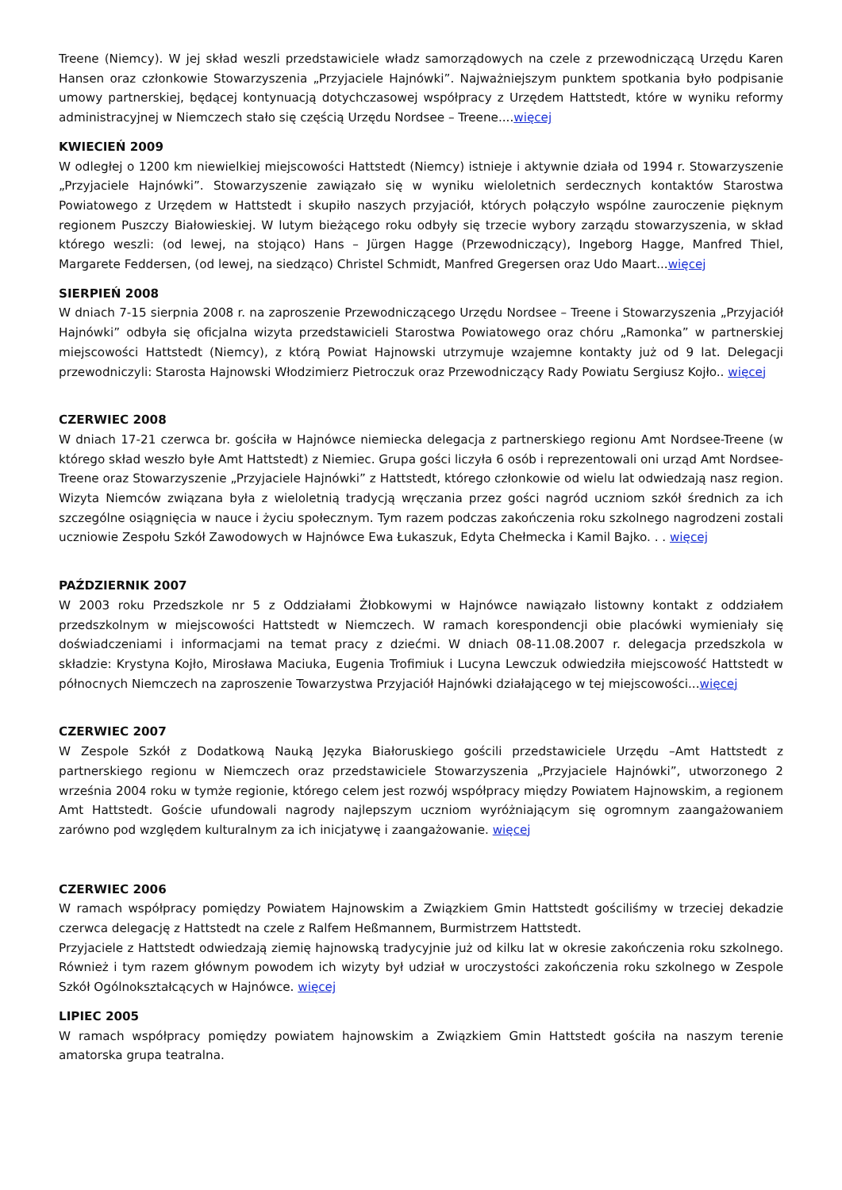Treene (Niemcy). W jej skład weszli przedstawiciele władz samorządowych na czele z przewodniczącą Urzędu Karen Hansen oraz członkowie Stowarzyszenia „Przyjaciele Hajnówki”. Najważniejszym punktem spotkania było podpisanie umowy partnerskiej, będącej kontynuacją dotychczasowej współpracy z Urzędem Hattstedt, które w wyniku reformy administracyjnej w Niemczech stało się częścią Urzędu Nordsee – Treene....więcej
KWIECIEŃ 2009
W odległej o 1200 km niewielkiej miejscowości Hattstedt (Niemcy) istnieje i aktywnie działa od 1994 r. Stowarzyszenie „Przyjaciele Hajnówki”. Stowarzyszenie zawiązało się w wyniku wieloletnich serdecznych kontaktów Starostwa Powiatowego z Urzędem w Hattstedt i skupiło naszych przyjaciół, których połączyło wspólne zauroczenie pięknym regionem Puszczy Białowieskiej. W lutym bieżącego roku odbyły się trzecie wybory zarządu stowarzyszenia, w skład którego weszli: (od lewej, na stojąco) Hans – Jürgen Hagge (Przewodniczący), Ingeborg Hagge, Manfred Thiel, Margarete Feddersen, (od lewej, na siedząco) Christel Schmidt, Manfred Gregersen oraz Udo Maart...więcej
SIERPIEŃ 2008
W dniach 7-15 sierpnia 2008 r. na zaproszenie Przewodniczącego Urzędu Nordsee – Treene i Stowarzyszenia „Przyjaciół Hajnówki” odbyła się oficjalna wizyta przedstawicieli Starostwa Powiatowego oraz chóru „Ramonka” w partnerskiej miejscowości Hattstedt (Niemcy), z którą Powiat Hajnowski utrzymuje wzajemne kontakty już od 9 lat. Delegacji przewodniczyli: Starosta Hajnowski Włodzimierz Pietroczuk oraz Przewodniczący Rady Powiatu Sergiusz Kojło.. więcej
CZERWIEC 2008
W dniach 17-21 czerwca br. gościła w Hajnówce niemiecka delegacja z partnerskiego regionu Amt Nordsee-Treene (w którego skład weszło byłe Amt Hattstedt) z Niemiec. Grupa gości liczyła 6 osób i reprezentowali oni urząd Amt Nordsee-Treene oraz Stowarzyszenie „Przyjaciele Hajnówki” z Hattstedt, którego członkowie od wielu lat odwiedzają nasz region. Wizyta Niemców związana była z wieloletnią tradycją wręczania przez gości nagród uczniom szkół średnich za ich szczególne osiągnięcia w nauce i życiu społecznym. Tym razem podczas zakończenia roku szkolnego nagrodzeni zostali uczniowie Zespołu Szkół Zawodowych w Hajnówce Ewa Łukaszuk, Edyta Chełmecka i Kamil Bajko. . . więcej
PAŹDZIERNIK 2007
W 2003 roku Przedszkole nr 5 z Oddziałami Żłobkowymi w Hajnówce nawiązało listowny kontakt z oddziałem przedszkolnym w miejscowości Hattstedt w Niemczech. W ramach korespondencji obie placówki wymieniały się doświadczeniami i informacjami na temat pracy z dziećmi. W dniach 08-11.08.2007 r. delegacja przedszkola w składzie: Krystyna Kojło, Mirosława Maciuka, Eugenia Trofimiuk i Lucyna Lewczuk odwiedziła miejscowość Hattstedt w północnych Niemczech na zaproszenie Towarzystwa Przyjaciół Hajnówki działającego w tej miejscowości...więcej
CZERWIEC 2007
W Zespole Szkół z Dodatkową Nauką Języka Białoruskiego gościli przedstawiciele Urzędu –Amt Hattstedt z partnerskiego regionu w Niemczech oraz przedstawiciele Stowarzyszenia „Przyjaciele Hajnówki”, utworzonego 2 września 2004 roku w tymże regionie, którego celem jest rozwój współpracy między Powiatem Hajnowskim, a regionem Amt Hattstedt. Goście ufundowali nagrody najlepszym uczniom wyróżniającym się ogromnym zaangażowaniem zarówno pod względem kulturalnym za ich inicjatywę i zaangażowanie. więcej
CZERWIEC 2006
W ramach współpracy pomiędzy Powiatem Hajnowskim a Związkiem Gmin Hattstedt gościliśmy w trzeciej dekadzie czerwca delegację z Hattstedt na czele z Ralfem Heßmannem, Burmistrzem Hattstedt.
Przyjaciele z Hattstedt odwiedzają ziemię hajnowską tradycyjnie już od kilku lat w okresie zakończenia roku szkolnego. Również i tym razem głównym powodem ich wizyty był udział w uroczystości zakończenia roku szkolnego w Zespole Szkół Ogólnokształcących w Hajnówce. więcej
LIPIEC 2005
W ramach współpracy pomiędzy powiatem hajnowskim a Związkiem Gmin Hattstedt gościła na naszym terenie amatorska grupa teatralna.